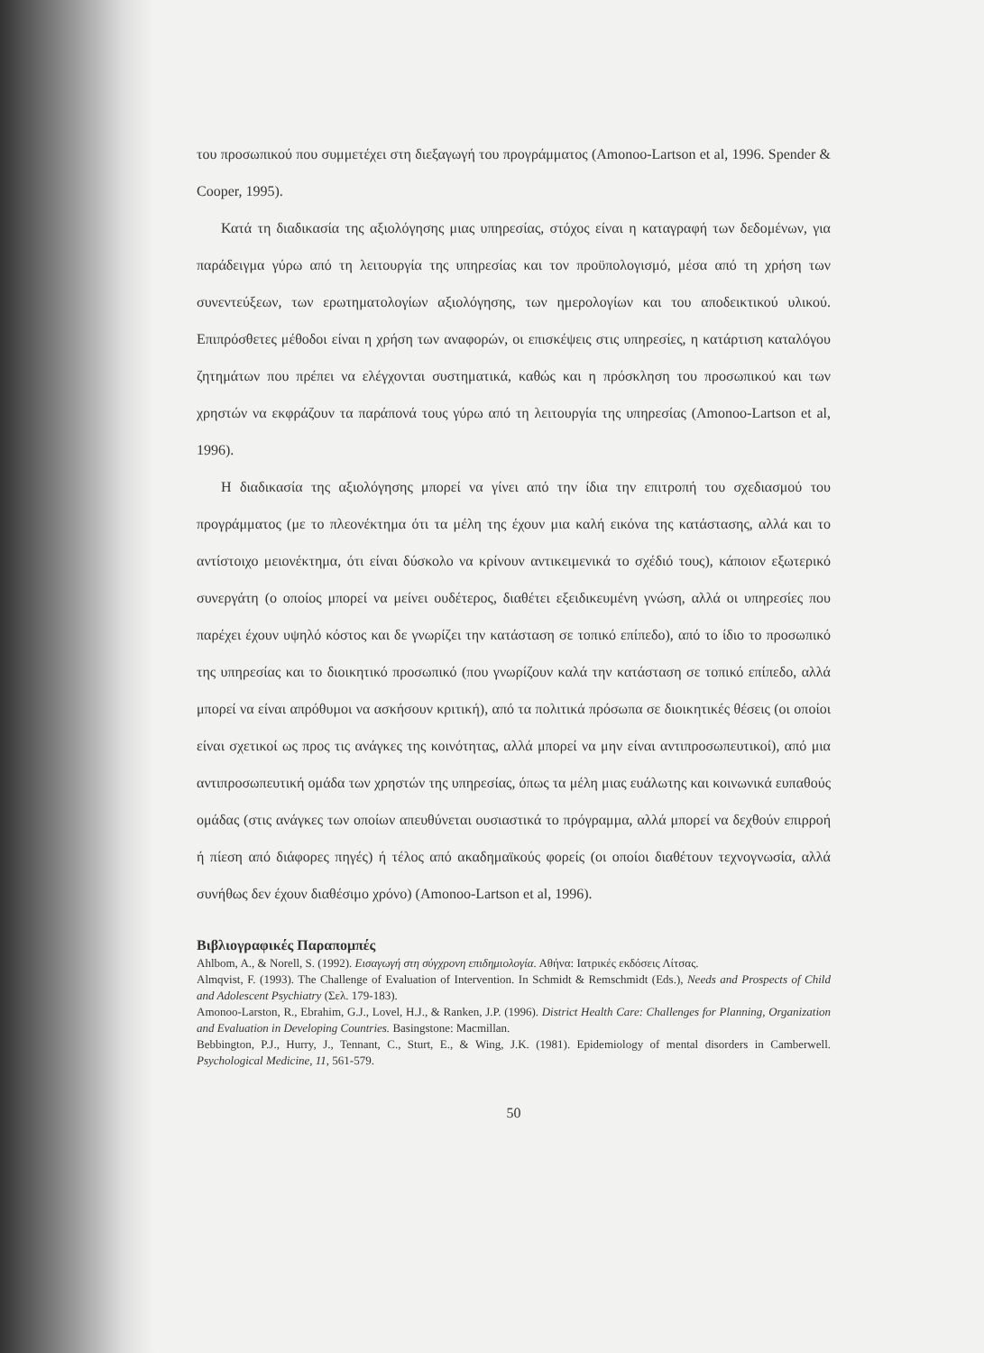του προσωπικού που συμμετέχει στη διεξαγωγή του προγράμματος (Amonoo-Lartson et al, 1996. Spender & Cooper, 1995).
Κατά τη διαδικασία της αξιολόγησης μιας υπηρεσίας, στόχος είναι η καταγραφή των δεδομένων, για παράδειγμα γύρω από τη λειτουργία της υπηρεσίας και τον προϋπολογισμό, μέσα από τη χρήση των συνεντεύξεων, των ερωτηματολογίων αξιολόγησης, των ημερολογίων και του αποδεικτικού υλικού. Επιπρόσθετες μέθοδοι είναι η χρήση των αναφορών, οι επισκέψεις στις υπηρεσίες, η κατάρτιση καταλόγου ζητημάτων που πρέπει να ελέγχονται συστηματικά, καθώς και η πρόσκληση του προσωπικού και των χρηστών να εκφράζουν τα παράπονά τους γύρω από τη λειτουργία της υπηρεσίας (Amonoo-Lartson et al, 1996).
Η διαδικασία της αξιολόγησης μπορεί να γίνει από την ίδια την επιτροπή του σχεδιασμού του προγράμματος (με το πλεονέκτημα ότι τα μέλη της έχουν μια καλή εικόνα της κατάστασης, αλλά και το αντίστοιχο μειονέκτημα, ότι είναι δύσκολο να κρίνουν αντικειμενικά το σχέδιό τους), κάποιον εξωτερικό συνεργάτη (ο οποίος μπορεί να μείνει ουδέτερος, διαθέτει εξειδικευμένη γνώση, αλλά οι υπηρεσίες που παρέχει έχουν υψηλό κόστος και δε γνωρίζει την κατάσταση σε τοπικό επίπεδο), από το ίδιο το προσωπικό της υπηρεσίας και το διοικητικό προσωπικό (που γνωρίζουν καλά την κατάσταση σε τοπικό επίπεδο, αλλά μπορεί να είναι απρόθυμοι να ασκήσουν κριτική), από τα πολιτικά πρόσωπα σε διοικητικές θέσεις (οι οποίοι είναι σχετικοί ως προς τις ανάγκες της κοινότητας, αλλά μπορεί να μην είναι αντιπροσωπευτικοί), από μια αντιπροσωπευτική ομάδα των χρηστών της υπηρεσίας, όπως τα μέλη μιας ευάλωτης και κοινωνικά ευπαθούς ομάδας (στις ανάγκες των οποίων απευθύνεται ουσιαστικά το πρόγραμμα, αλλά μπορεί να δεχθούν επιρροή ή πίεση από διάφορες πηγές) ή τέλος από ακαδημαϊκούς φορείς (οι οποίοι διαθέτουν τεχνογνωσία, αλλά συνήθως δεν έχουν διαθέσιμο χρόνο) (Amonoo-Lartson et al, 1996).
Βιβλιογραφικές Παραπομπές
Ahlbom, A., & Norell, S. (1992). Εισαγωγή στη σύγχρονη επιδημιολογία. Αθήνα: Ιατρικές εκδόσεις Λίτσας.
Almqvist, F. (1993). The Challenge of Evaluation of Intervention. In Schmidt & Remschmidt (Eds.), Needs and Prospects of Child and Adolescent Psychiatry (Σελ. 179-183).
Amonoo-Larston, R., Ebrahim, G.J., Lovel, H.J., & Ranken, J.P. (1996). District Health Care: Challenges for Planning, Organization and Evaluation in Developing Countries. Basingstone: Macmillan.
Bebbington, P.J., Hurry, J., Tennant, C., Sturt, E., & Wing, J.K. (1981). Epidemiology of mental disorders in Camberwell. Psychological Medicine, 11, 561-579.
50